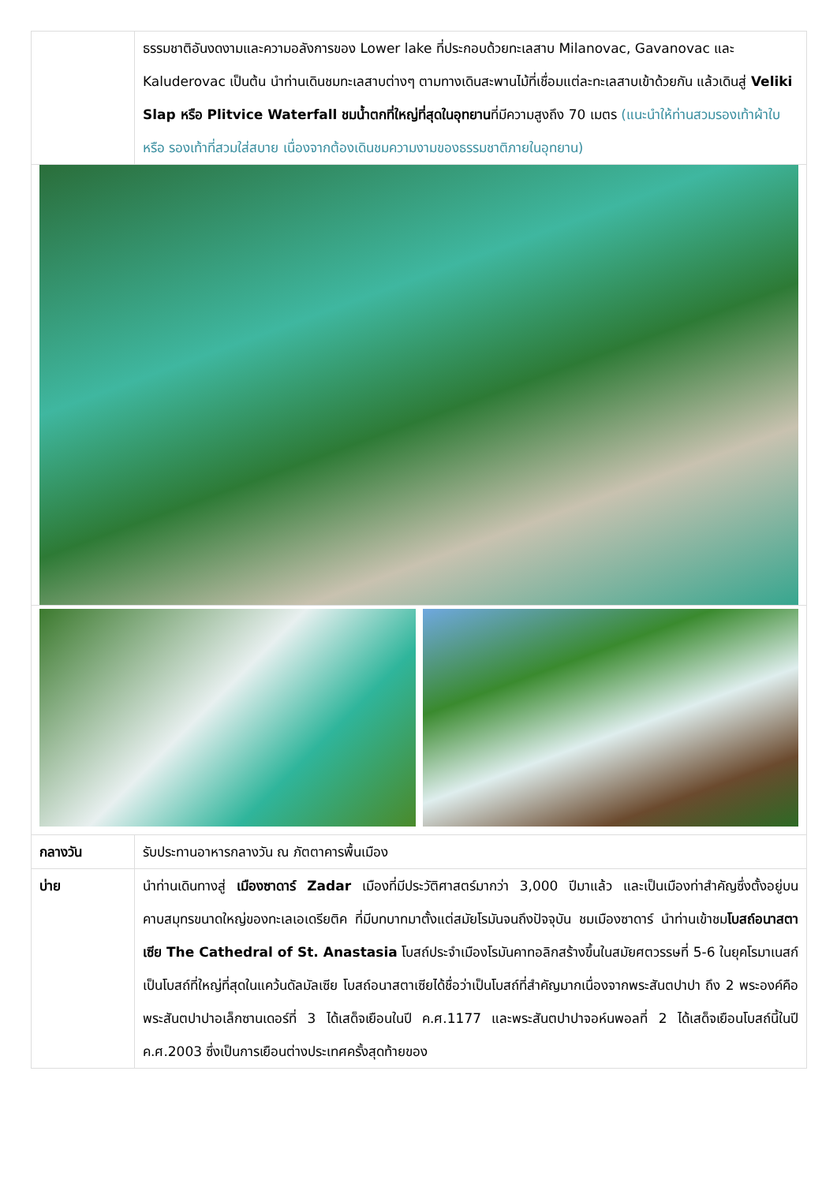| | ธรรมชาติอันงดงามและความอลังการของ Lower lake ที่ประกอบด้วยทะเลสาบ Milanovac, Gavanovac และ Kaluderovac เป็นต้น นำท่านเดินชมทะเลสาบต่างๆ ตามทางเดินสะพานไม้ที่เชื่อมแต่ละทะเลสาบเข้าด้วยกัน แล้วเดินสู่ Veliki Slap หรือ Plitvice Waterfall ชมน้ำตกที่ใหญ่ที่สุดในอุทยาน ที่มีความสูงถึง 70 เมตร (แนะนำให้ท่านสวมรองเท้าผ้าใบ หรือ รองเท้าที่สวมใส่สบาย เนื่องจากต้องเดินชมความงามของธรรมชาติภายในอุทยาน) |
| กลางวัน | รับประทานอาหารกลางวัน ณ ภัตตาคารพื้นเมือง |
| บ่าย | นำท่านเดินทางสู่ เมืองซาดาร์ Zadar เมืองที่มีประวัติศาสตร์มากว่า 3,000 ปีมาแล้ว และเป็นเมืองท่าสำคัญซึ่งตั้งอยู่บนคาบสมุทรขนาดใหญ่ของทะเลเอเดรียติค ที่มีบทบาทมาตั้งแต่สมัยโรมันจนถึงปัจจุบัน ชมเมืองซาดาร์ นำท่านเข้าชม โบสถ์อนาสตาเซีย The Cathedral of St. Anastasia โบสถ์ประจำเมืองโรมันคาทอลิกสร้างขึ้นในสมัยศตวรรษที่ 5-6 ในยุคโรมาเนสก์ เป็นโบสถ์ที่ใหญ่ที่สุดในแคว้นดัลมัลเซีย โบสถ์อนาสตาเซียได้ชื่อว่าเป็นโบสถ์ที่สำคัญมากเนื่องจากพระสันตปาปา ถึง 2 พระองค์คือ พระสันตปาปาอเล็กซานเดอร์ที่ 3 ได้เสด็จเยือนในปี ค.ศ.1177 และพระสันตปาปาจอห์นพอลที่ 2 ได้เสด็จเยือนโบสถ์นี้ในปี ค.ศ.2003 ซึ่งเป็นการเยือนต่างประเทศครั้งสุดท้ายของ |